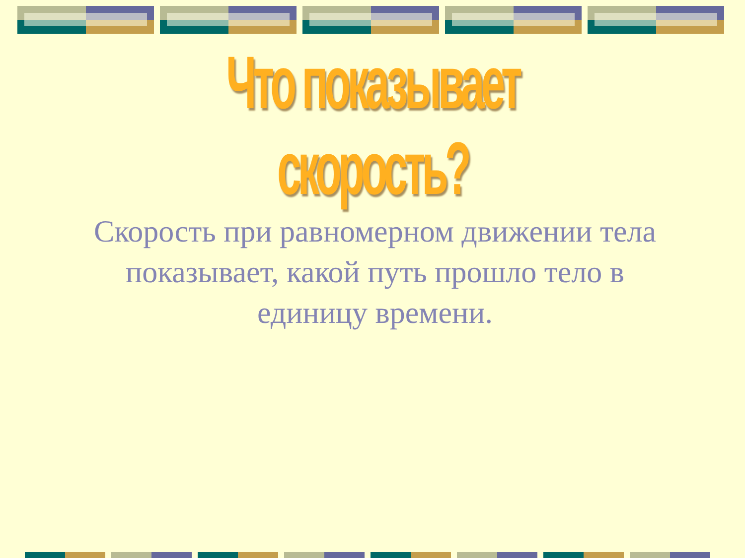Что показывает скорость?
Скорость при равномерном движении тела показывает, какой путь прошло тело в единицу времени.